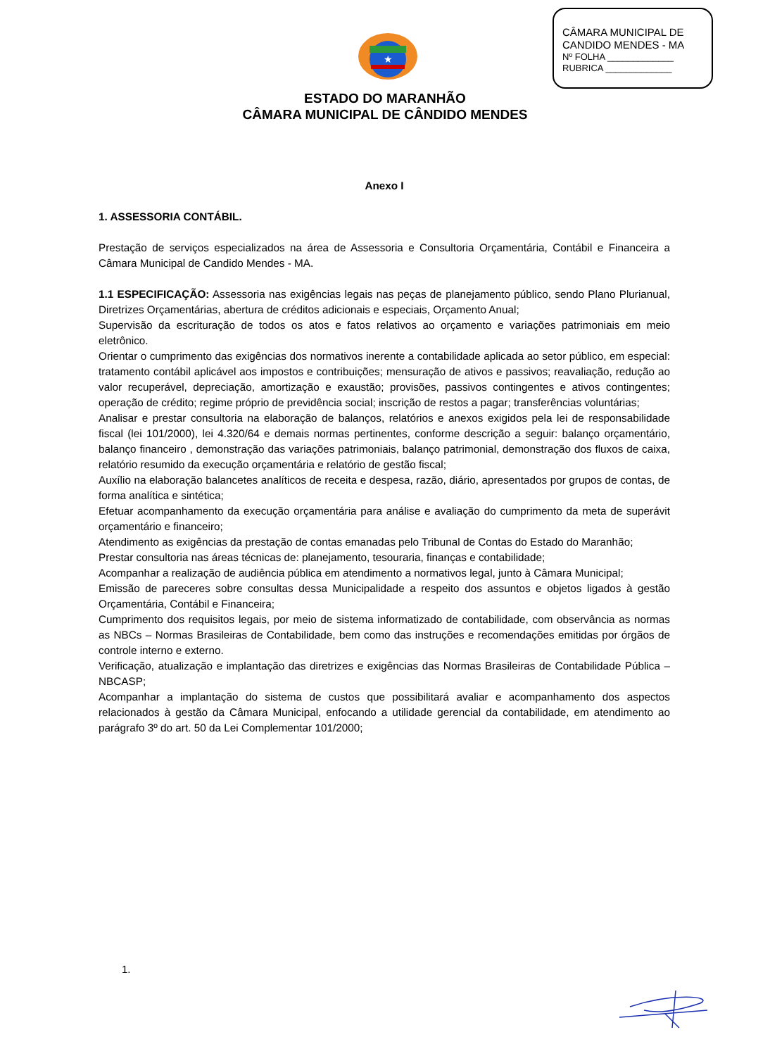★
CÂMARA MUNICIPAL DE
CANDIDO MENDES - MA
Nº FOLHA _____________
RUBRICA _____________
ESTADO DO MARANHÃO
CÂMARA MUNICIPAL DE CÂNDIDO MENDES
Anexo I
1. ASSESSORIA CONTÁBIL.
Prestação de serviços especializados na área de Assessoria e Consultoria Orçamentária, Contábil e Financeira a Câmara Municipal de Candido Mendes - MA.
1.1 ESPECIFICAÇÃO: Assessoria nas exigências legais nas peças de planejamento público, sendo Plano Plurianual, Diretrizes Orçamentárias, abertura de créditos adicionais e especiais, Orçamento Anual;
Supervisão da escrituração de todos os atos e fatos relativos ao orçamento e variações patrimoniais em meio eletrônico.
Orientar o cumprimento das exigências dos normativos inerente a contabilidade aplicada ao setor público, em especial: tratamento contábil aplicável aos impostos e contribuições; mensuração de ativos e passivos; reavaliação, redução ao valor recuperável, depreciação, amortização e exaustão; provisões, passivos contingentes e ativos contingentes; operação de crédito; regime próprio de previdência social; inscrição de restos a pagar; transferências voluntárias;
Analisar e prestar consultoria na elaboração de balanços, relatórios e anexos exigidos pela lei de responsabilidade fiscal (lei 101/2000), lei 4.320/64 e demais normas pertinentes, conforme descrição a seguir: balanço orçamentário, balanço financeiro , demonstração das variações patrimoniais, balanço patrimonial, demonstração dos fluxos de caixa, relatório resumido da execução orçamentária e relatório de gestão fiscal;
Auxílio na elaboração balancetes analíticos de receita e despesa, razão, diário, apresentados por grupos de contas, de forma analítica e sintética;
Efetuar acompanhamento da execução orçamentária para análise e avaliação do cumprimento da meta de superávit orçamentário e financeiro;
Atendimento as exigências da prestação de contas emanadas pelo Tribunal de Contas do Estado do Maranhão;
Prestar consultoria nas áreas técnicas de: planejamento, tesouraria, finanças e contabilidade;
Acompanhar a realização de audiência pública em atendimento a normativos legal, junto à Câmara Municipal;
Emissão de pareceres sobre consultas dessa Municipalidade a respeito dos assuntos e objetos ligados à gestão Orçamentária, Contábil e Financeira;
Cumprimento dos requisitos legais, por meio de sistema informatizado de contabilidade, com observância as normas as NBCs – Normas Brasileiras de Contabilidade, bem como das instruções e recomendações emitidas por órgãos de controle interno e externo.
Verificação, atualização e implantação das diretrizes e exigências das Normas Brasileiras de Contabilidade Pública – NBCASP;
Acompanhar a implantação do sistema de custos que possibilitará avaliar e acompanhamento dos aspectos relacionados à gestão da Câmara Municipal, enfocando a utilidade gerencial da contabilidade, em atendimento ao parágrafo 3º do art. 50 da Lei Complementar 101/2000;
1.